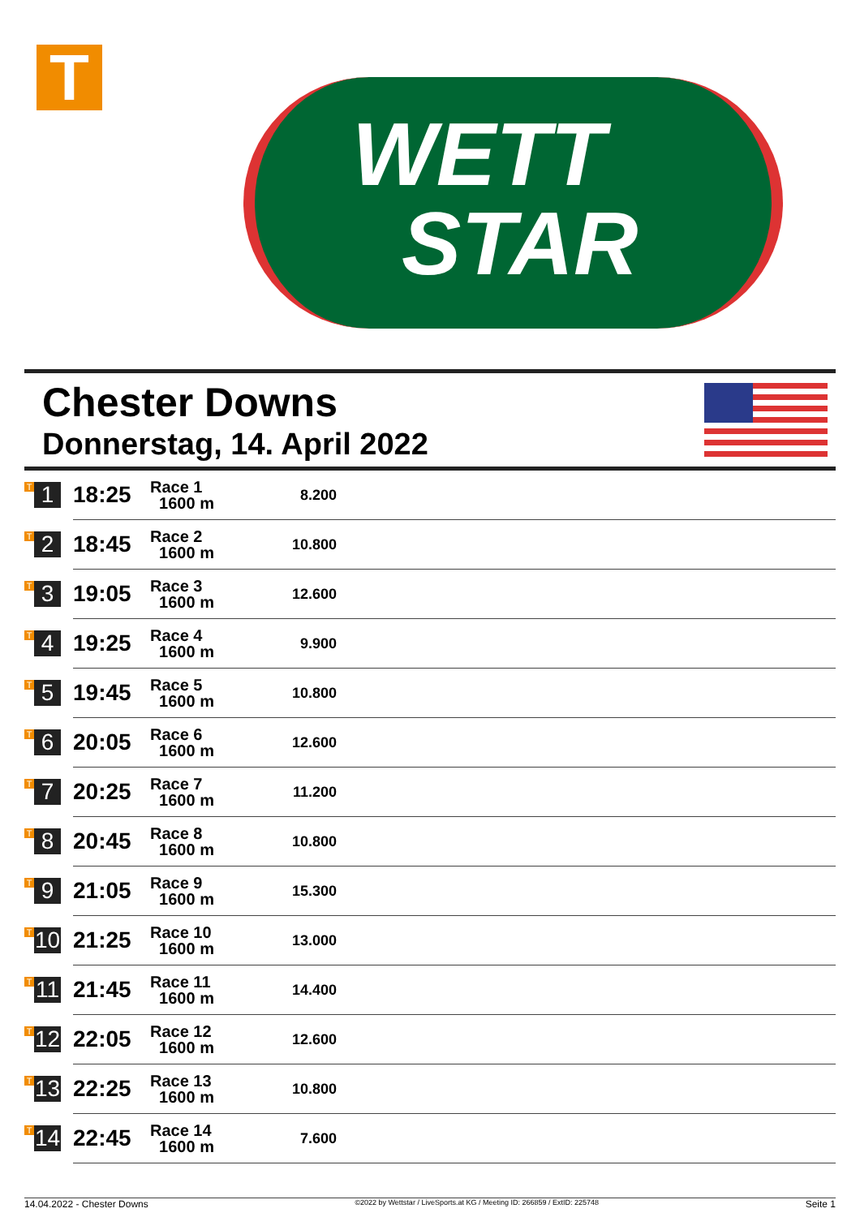T
WETT
STAR
Chester Downs
Donnerstag, 14. April 2022
| T 1 | 18:25 | Race 1 1600 m | 8.200 | |
| T 2 | 18:45 | Race 2 1600 m | 10.800 | |
| T 3 | 19:05 | Race 3 1600 m | 12.600 | |
| T 4 | 19:25 | Race 4 1600 m | 9.900 | |
| T 5 | 19:45 | Race 5 1600 m | 10.800 | |
| T 6 | 20:05 | Race 6 1600 m | 12.600 | |
| T 7 | 20:25 | Race 7 1600 m | 11.200 | |
| T 8 | 20:45 | Race 8 1600 m | 10.800 | |
| T 9 | 21:05 | Race 9 1600 m | 15.300 | |
| T 10 | 21:25 | Race 10 1600 m | 13.000 | |
| T 11 | 21:45 | Race 11 1600 m | 14.400 | |
| T 12 | 22:05 | Race 12 1600 m | 12.600 | |
| T 13 | 22:25 | Race 13 1600 m | 10.800 | |
| T 14 | 22:45 | Race 14 1600 m | 7.600 | |
14.04.2022 - Chester Downs ©2022 by Wettstar / LiveSports.at KG / Meeting ID: 266859 / ExtID: 225748 Seite 1